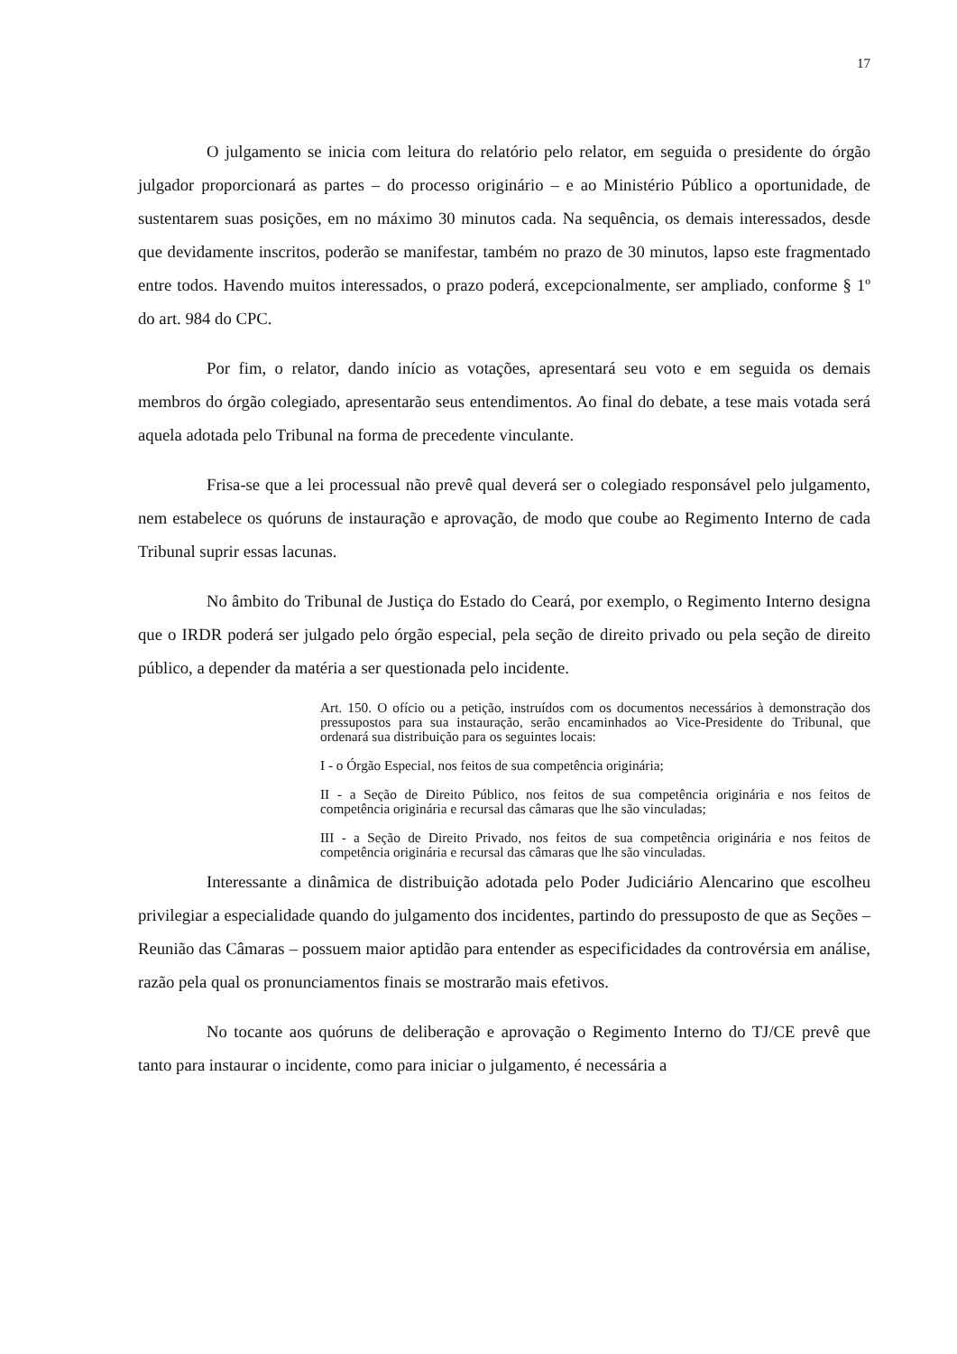17
O julgamento se inicia com leitura do relatório pelo relator, em seguida o presidente do órgão julgador proporcionará as partes – do processo originário – e ao Ministério Público a oportunidade, de sustentarem suas posições, em no máximo 30 minutos cada. Na sequência, os demais interessados, desde que devidamente inscritos, poderão se manifestar, também no prazo de 30 minutos, lapso este fragmentado entre todos. Havendo muitos interessados, o prazo poderá, excepcionalmente, ser ampliado, conforme § 1º do art. 984 do CPC.
Por fim, o relator, dando início as votações, apresentará seu voto e em seguida os demais membros do órgão colegiado, apresentarão seus entendimentos. Ao final do debate, a tese mais votada será aquela adotada pelo Tribunal na forma de precedente vinculante.
Frisa-se que a lei processual não prevê qual deverá ser o colegiado responsável pelo julgamento, nem estabelece os quóruns de instauração e aprovação, de modo que coube ao Regimento Interno de cada Tribunal suprir essas lacunas.
No âmbito do Tribunal de Justiça do Estado do Ceará, por exemplo, o Regimento Interno designa que o IRDR poderá ser julgado pelo órgão especial, pela seção de direito privado ou pela seção de direito público, a depender da matéria a ser questionada pelo incidente.
Art. 150. O ofício ou a petição, instruídos com os documentos necessários à demonstração dos pressupostos para sua instauração, serão encaminhados ao Vice-Presidente do Tribunal, que ordenará sua distribuição para os seguintes locais:
I - o Órgão Especial, nos feitos de sua competência originária;
II - a Seção de Direito Público, nos feitos de sua competência originária e nos feitos de competência originária e recursal das câmaras que lhe são vinculadas;
III - a Seção de Direito Privado, nos feitos de sua competência originária e nos feitos de competência originária e recursal das câmaras que lhe são vinculadas.
Interessante a dinâmica de distribuição adotada pelo Poder Judiciário Alencarino que escolheu privilegiar a especialidade quando do julgamento dos incidentes, partindo do pressuposto de que as Seções – Reunião das Câmaras – possuem maior aptidão para entender as especificidades da controvérsia em análise, razão pela qual os pronunciamentos finais se mostrarão mais efetivos.
No tocante aos quóruns de deliberação e aprovação o Regimento Interno do TJ/CE prevê que tanto para instaurar o incidente, como para iniciar o julgamento, é necessária a